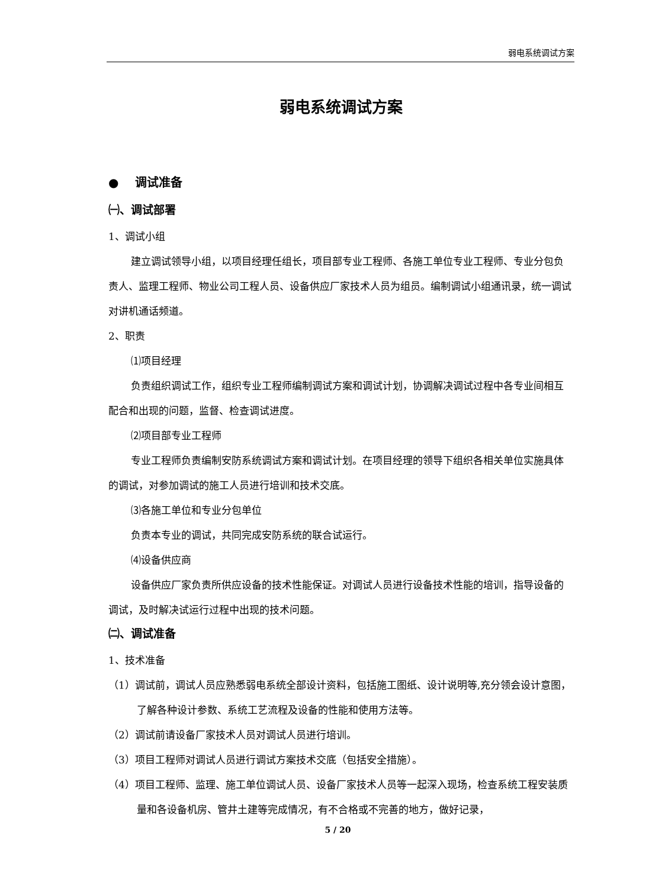弱电系统调试方案
弱电系统调试方案
● 调试准备
㈠、调试部署
1、调试小组
建立调试领导小组，以项目经理任组长，项目部专业工程师、各施工单位专业工程师、专业分包负责人、监理工程师、物业公司工程人员、设备供应厂家技术人员为组员。编制调试小组通讯录，统一调试对讲机通话频道。
2、职责
⑴项目经理
负责组织调试工作，组织专业工程师编制调试方案和调试计划，协调解决调试过程中各专业间相互配合和出现的问题，监督、检查调试进度。
⑵项目部专业工程师
专业工程师负责编制安防系统调试方案和调试计划。在项目经理的领导下组织各相关单位实施具体的调试，对参加调试的施工人员进行培训和技术交底。
⑶各施工单位和专业分包单位
负责本专业的调试，共同完成安防系统的联合试运行。
⑷设备供应商
设备供应厂家负责所供应设备的技术性能保证。对调试人员进行设备技术性能的培训，指导设备的调试，及时解决试运行过程中出现的技术问题。
㈡、调试准备
1、技术准备
（1）调试前，调试人员应熟悉弱电系统全部设计资料，包括施工图纸、设计说明等,充分领会设计意图，了解各种设计参数、系统工艺流程及设备的性能和使用方法等。
（2）调试前请设备厂家技术人员对调试人员进行培训。
（3）项目工程师对调试人员进行调试方案技术交底（包括安全措施）。
（4）项目工程师、监理、施工单位调试人员、设备厂家技术人员等一起深入现场，检查系统工程安装质量和各设备机房、管井土建等完成情况，有不合格或不完善的地方，做好记录，
5 / 20